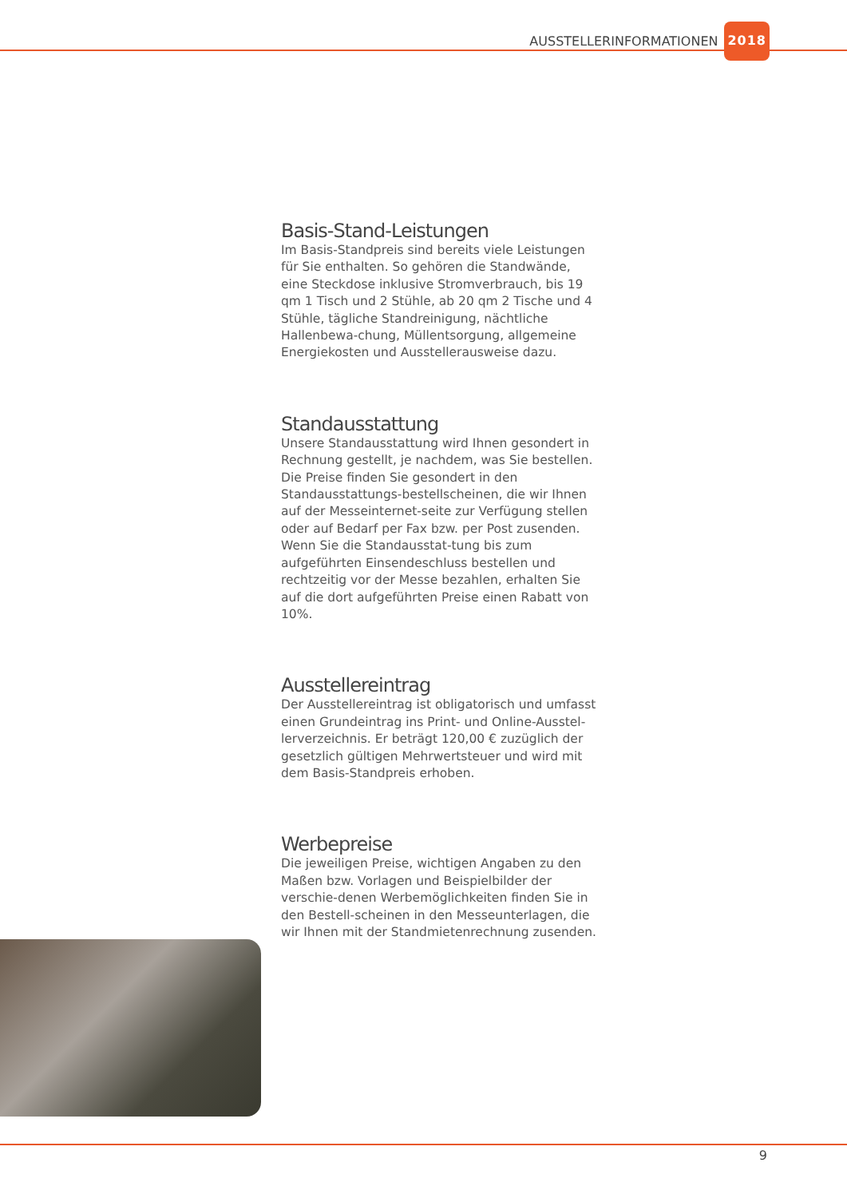AUSSTELLERINFORMATIONEN 2018
Basis-Stand-Leistungen
Im Basis-Standpreis sind bereits viele Leistungen für Sie enthalten. So gehören die Standwände, eine Steckdose inklusive Stromverbrauch, bis 19 qm 1 Tisch und 2 Stühle, ab 20 qm 2 Tische und 4 Stühle, tägliche Standreinigung, nächtliche Hallenbewa-chung, Müllentsorgung, allgemeine Energiekosten und Ausstellerausweise dazu.
Standausstattung
Unsere Standausstattung wird Ihnen gesondert in Rechnung gestellt, je nachdem, was Sie bestellen. Die Preise finden Sie gesondert in den Standausstattungs-bestellscheinen, die wir Ihnen auf der Messeinternet-seite zur Verfügung stellen oder auf Bedarf per Fax bzw. per Post zusenden. Wenn Sie die Standausstat-tung bis zum aufgeführten Einsendeschluss bestellen und rechtzeitig vor der Messe bezahlen, erhalten Sie auf die dort aufgeführten Preise einen Rabatt von 10%.
Ausstellereintrag
Der Ausstellereintrag ist obligatorisch und umfasst einen Grundeintrag ins Print- und Online-Ausstel-lerverzeichnis. Er beträgt 120,00 € zuzüglich der gesetzlich gültigen Mehrwertsteuer und wird mit dem Basis-Standpreis erhoben.
Werbepreise
Die jeweiligen Preise, wichtigen Angaben zu den Maßen bzw. Vorlagen und Beispielbilder der verschie-denen Werbemöglichkeiten finden Sie in den Bestell-scheinen in den Messeunterlagen, die wir Ihnen mit der Standmietenrechnung zusenden.
9